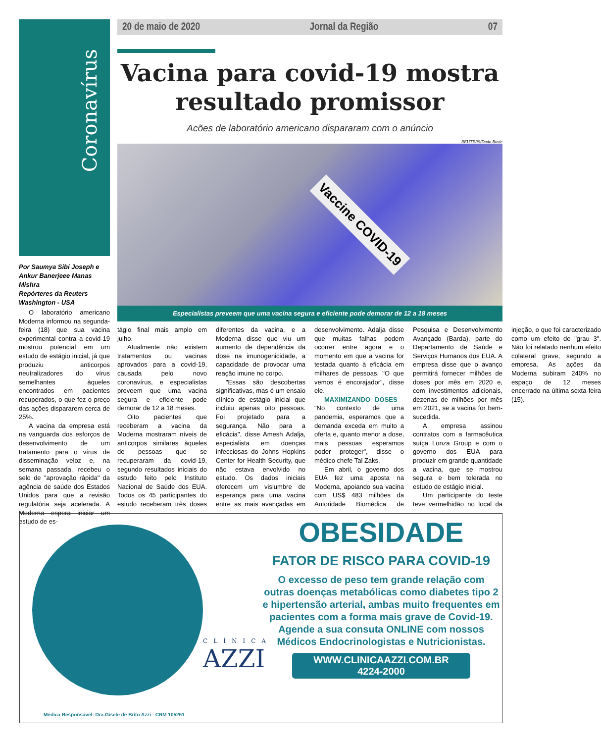Coronavírus 20 de maio de 2020 Jornal da Região 07
Vacina para covid-19 mostra resultado promissor
Acões de laboratório americano dispararam com o anúncio
REUTERS/Dado Ruvic
Vaccine COVID-19
Especialistas preveem que uma vacina segura e eficiente pode demorar de 12 a 18 meses
Por Saumya Sibi Joseph e Ankur Banerjeee Manas Mishra
Repórteres da Reuters
Washington - USA
O laboratório americano Moderna informou na segunda-feira (18) que sua vacina experimental contra a covid-19 mostrou potencial em um estudo de estágio inicial, já que produziu anticorpos neutralizadores do vírus semelhantes àqueles encontrados em pacientes recuperados, o que fez o preço das ações dispararem cerca de 25%.
A vacina da empresa está na vanguarda dos esforços de desenvolvimento de um tratamento para o vírus de disseminação veloz e, na semana passada, recebeu o selo de "aprovação rápida" da agência de saúde dos Estados Unidos para que a revisão regulatória seja acelerada. A Moderna espera iniciar um estudo de es-
tágio final mais amplo em julho.
Atualmente não existem tratamentos ou vacinas aprovados para a covid-19, causada pelo novo coronavírus, e especialistas preveem que uma vacina segura e eficiente pode demorar de 12 a 18 meses.
Oito pacientes que receberam a vacina da Moderna mostraram níveis de anticorpos similares àqueles de pessoas que se recuperaram da covid-19, segundo resultados iniciais do estudo feito pelo Instituto Nacional de Saúde dos EUA. Todos os 45 participantes do estudo receberam três doses diferentes da vacina, e a Moderna disse que viu um aumento de dependência da dose na imunogenicidade, a capacidade de provocar uma reação imune no corpo.
"Essas são descobertas significativas, mas é um ensaio clínico de estágio inicial que incluiu apenas oito pessoas. Foi projetado para a segurança. Não para a eficácia", disse Amesh Adalja, especialista em doenças infecciosas do Johns Hopkins Center for Health Security, que não estava envolvido no estudo. Os dados iniciais oferecem um vislumbre de esperança para uma vacina entre as mais avançadas em desenvolvimento. Adalja disse que muitas falhas podem ocorrer entre agora e o momento em que a vacina for testada quanto à eficácia em milhares de pessoas. "O que vemos é encorajador", disse ele.
MAXIMIZANDO DOSES - "No contexto de uma pandemia, esperamos que a demanda exceda em muito a oferta e, quanto menor a dose, mais pessoas esperamos poder proteger", disse o médico chefe Tal Zaks.
Em abril, o governo dos EUA fez uma aposta na Moderna, apoiando sua vacina com US$ 483 milhões da Autoridade Biomédica de Pesquisa e Desenvolvimento Avançado (Barda), parte do Departamento de Saúde e Serviços Humanos dos EUA. A empresa disse que o avanço permitirá fornecer milhões de doses por mês em 2020 e, com investimentos adicionais, dezenas de milhões por mês em 2021, se a vacina for bem-sucedida.
A empresa assinou contratos com a farmacêutica suíça Lonza Group e com o governo dos EUA para produzir em grande quantidade a vacina, que se mostrou segura e bem tolerada no estudo de estágio inicial.
Um participante do teste teve vermelhidão no local da injeção, o que foi caracterizado como um efeito de "grau 3". Não foi relatado nenhum efeito colateral grave, segundo a empresa. As ações da Moderna subiram 240% no espaço de 12 meses encerrado na última sexta-feira (15).
CLÍNICA
AZZI
OBESIDADE
FATOR DE RISCO PARA COVID-19
O excesso de peso tem grande relação com outras doenças metabólicas como diabetes tipo 2 e hipertensão arterial, ambas muito frequentes em pacientes com a forma mais grave de Covid-19.
Agende a sua consuta ONLINE com nossos Médicos Endocrinologistas e Nutricionistas.
WWW.CLINICAAZZI.COM.BR
4224-2000
Médica Responsável: Dra.Gisele de Brito Azzi - CRM 105251